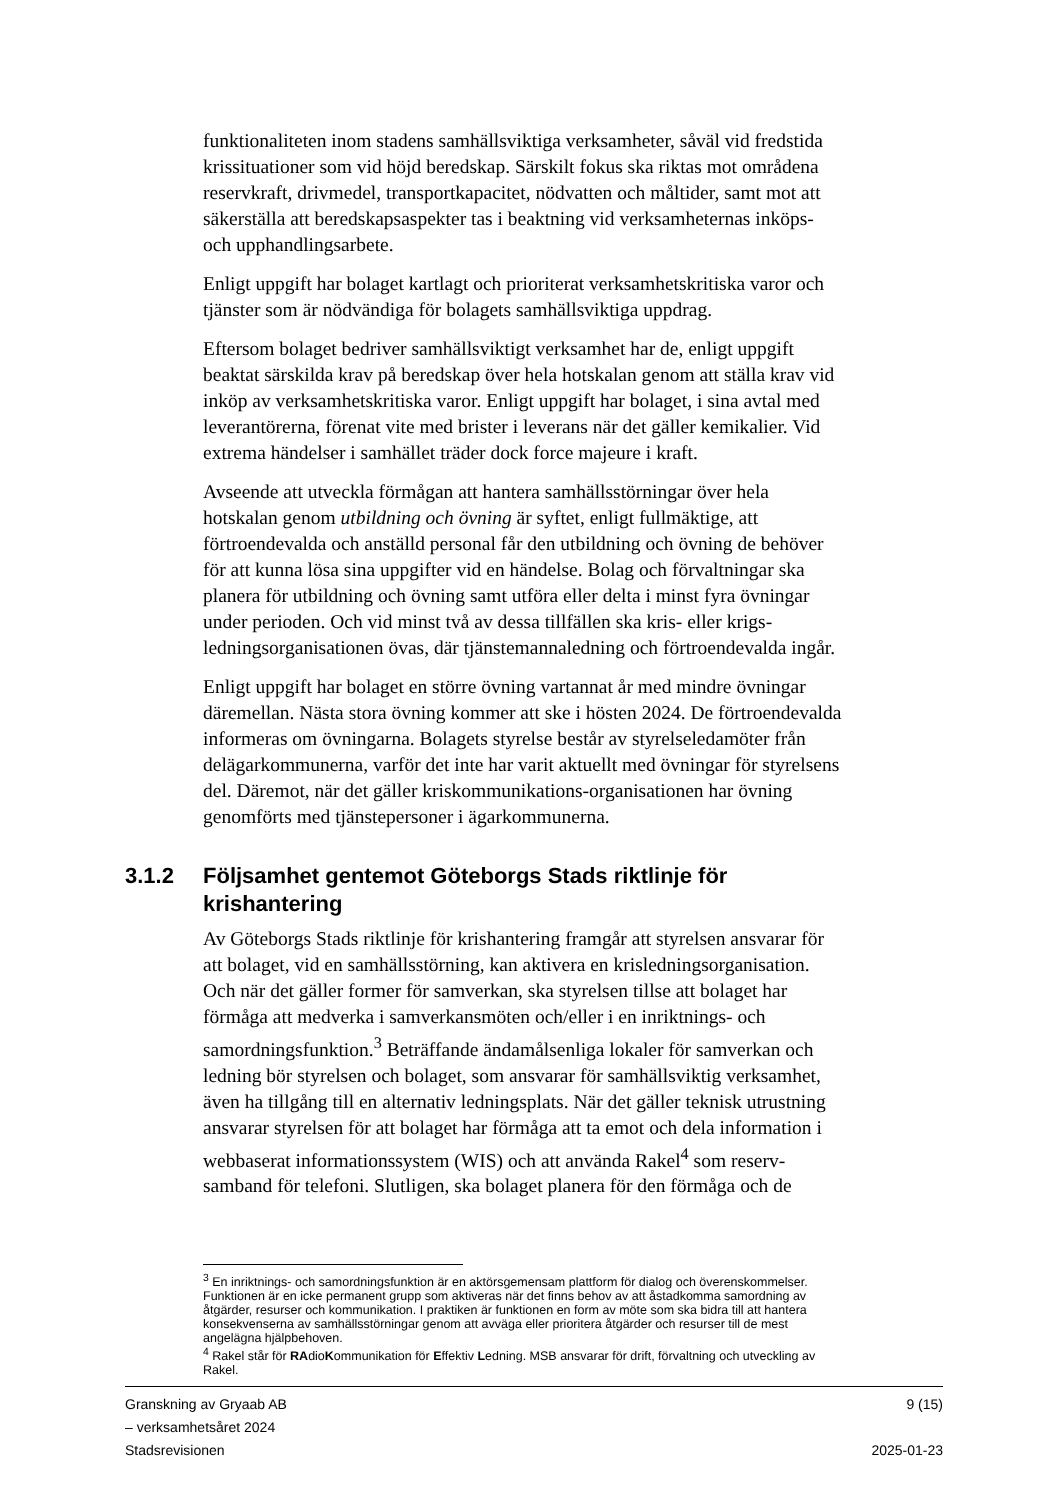funktionaliteten inom stadens samhällsviktiga verksamheter, såväl vid fredstida krissituationer som vid höjd beredskap. Särskilt fokus ska riktas mot områdena reservkraft, drivmedel, transportkapacitet, nödvatten och måltider, samt mot att säkerställa att beredskapsaspekter tas i beaktning vid verksamheternas inköps- och upphandlingsarbete.
Enligt uppgift har bolaget kartlagt och prioriterat verksamhetskritiska varor och tjänster som är nödvändiga för bolagets samhällsviktiga uppdrag.
Eftersom bolaget bedriver samhällsviktigt verksamhet har de, enligt uppgift beaktat särskilda krav på beredskap över hela hotskalan genom att ställa krav vid inköp av verksamhetskritiska varor. Enligt uppgift har bolaget, i sina avtal med leverantörerna, förenat vite med brister i leverans när det gäller kemikalier. Vid extrema händelser i samhället träder dock force majeure i kraft.
Avseende att utveckla förmågan att hantera samhällsstörningar över hela hotskalan genom utbildning och övning är syftet, enligt fullmäktige, att förtroendevalda och anställd personal får den utbildning och övning de behöver för att kunna lösa sina uppgifter vid en händelse. Bolag och förvaltningar ska planera för utbildning och övning samt utföra eller delta i minst fyra övningar under perioden. Och vid minst två av dessa tillfällen ska kris- eller krigs-ledningsorganisationen övas, där tjänstemannaledning och förtroendevalda ingår.
Enligt uppgift har bolaget en större övning vartannat år med mindre övningar däremellan. Nästa stora övning kommer att ske i hösten 2024. De förtroendevalda informeras om övningarna. Bolagets styrelse består av styrelseledamöter från delägarkommunerna, varför det inte har varit aktuellt med övningar för styrelsens del. Däremot, när det gäller kriskommunikations-organisationen har övning genomförts med tjänstepersoner i ägarkommunerna.
3.1.2 Följsamhet gentemot Göteborgs Stads riktlinje för krishantering
Av Göteborgs Stads riktlinje för krishantering framgår att styrelsen ansvarar för att bolaget, vid en samhällsstörning, kan aktivera en krisledningsorganisation. Och när det gäller former för samverkan, ska styrelsen tillse att bolaget har förmåga att medverka i samverkansmöten och/eller i en inriktnings- och samordningsfunktion.<sup>3</sup> Beträffande ändamålsenliga lokaler för samverkan och ledning bör styrelsen och bolaget, som ansvarar för samhällsviktig verksamhet, även ha tillgång till en alternativ ledningsplats. När det gäller teknisk utrustning ansvarar styrelsen för att bolaget har förmåga att ta emot och dela information i webbaserat informationssystem (WIS) och att använda Rakel<sup>4</sup> som reserv-samband för telefoni. Slutligen, ska bolaget planera för den förmåga och de
<sup>3</sup> En inriktnings- och samordningsfunktion är en aktörsgemensam plattform för dialog och överenskommelser. Funktionen är en icke permanent grupp som aktiveras när det finns behov av att åstadkomma samordning av åtgärder, resurser och kommunikation. I praktiken är funktionen en form av möte som ska bidra till att hantera konsekvenserna av samhällsstörningar genom att avväga eller prioritera åtgärder och resurser till de mest angelägna hjälpbehoven.
<sup>4</sup> Rakel står för RAdioKommunikation för Effektiv Ledning. MSB ansvarar för drift, förvaltning och utveckling av Rakel.
Granskning av Gryaab AB
– verksamhetsåret 2024
Stadsrevisionen
9 (15)
2025-01-23